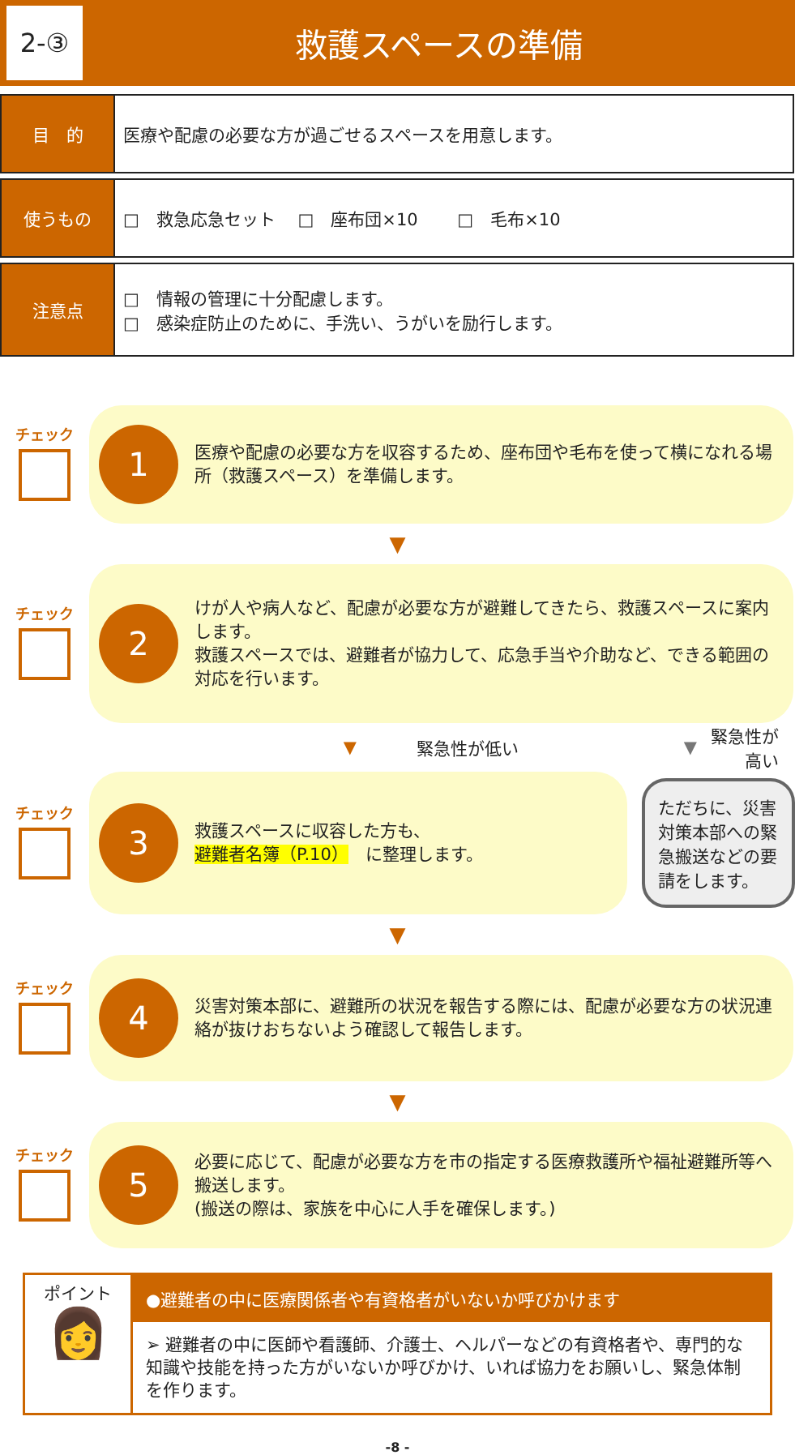2-③
救護スペースの準備
| 目 的 | 医療や配慮の必要な方が過ごせるスペースを用意します。 |
| 使うもの | □ 救急応急セット □ 座布団×10 □ 毛布×10 |
| 注意点 | □ 情報の管理に十分配慮します。 □ 感染症防止のために、手洗い、うがいを励行します。 |
チェック
1
医療や配慮の必要な方を収容するため、座布団や毛布を使って横になれる場所（救護スペース）を準備します。
▼
チェック
2
けが人や病人など、配慮が必要な方が避難してきたら、救護スペースに案内します。
救護スペースでは、避難者が協力して、応急手当や介助など、できる範囲の対応を行います。
▼ 緊急性が低い ▼ 緊急性が高い
チェック
3
救護スペースに収容した方も、
避難者名簿（P.10）　に整理します。
ただちに、災害対策本部への緊急搬送などの要請をします。
▼
チェック
4
災害対策本部に、避難所の状況を報告する際には、配慮が必要な方の状況連絡が抜けおちないよう確認して報告します。
▼
チェック
5
必要に応じて、配慮が必要な方を市の指定する医療救護所や福祉避難所等へ搬送します。
(搬送の際は、家族を中心に人手を確保します。)
ポイント
👩
●避難者の中に医療関係者や有資格者がいないか呼びかけます
➢ 避難者の中に医師や看護師、介護士、ヘルパーなどの有資格者や、専門的な知識や技能を持った方がいないか呼びかけ、いれば協力をお願いし、緊急体制を作ります。
-8 -